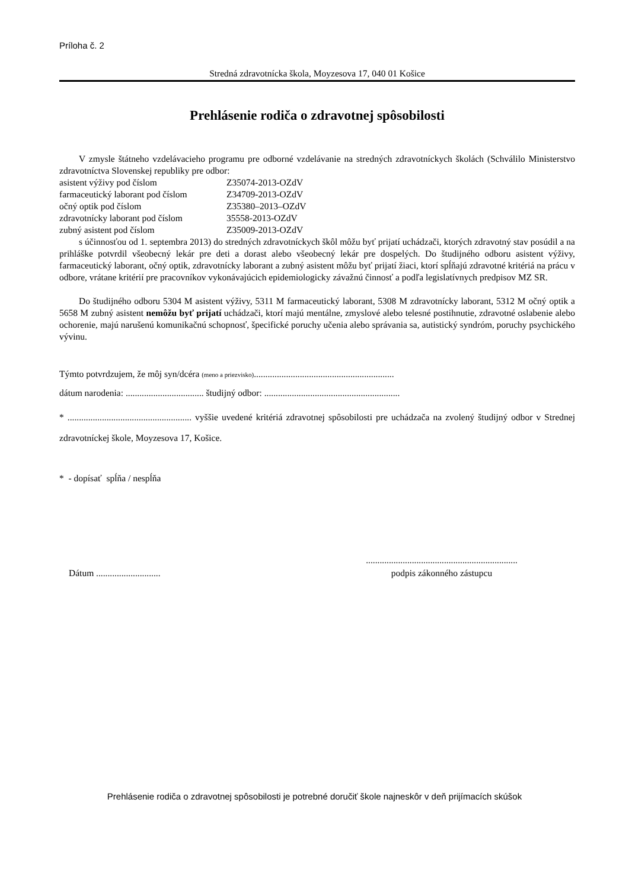Príloha č. 2
Stredná zdravotnícka škola, Moyzesova 17, 040 01 Košice
Prehlásenie rodiča o zdravotnej spôsobilosti
V zmysle štátneho vzdelávacieho programu pre odborné vzdelávanie na stredných zdravotníckych školách (Schválilo Ministerstvo zdravotníctva Slovenskej republiky pre odbor:
| asistent výživy pod číslom | Z35074-2013-OZdV |
| farmaceutický laborant pod číslom | Z34709-2013-OZdV |
| očný optik pod číslom | Z35380–2013–OZdV |
| zdravotnícky laborant pod číslom | 35558-2013-OZdV |
| zubný asistent pod číslom | Z35009-2013-OZdV |
s účinnosťou od 1. septembra 2013) do stredných zdravotníckych škôl môžu byť prijatí uchádzači, ktorých zdravotný stav posúdil a na prihláške potvrdil všeobecný lekár pre deti a dorast alebo všeobecný lekár pre dospelých. Do študijného odboru asistent výživy, farmaceutický laborant, očný optik, zdravotnícky laborant a zubný asistent môžu byť prijatí žiaci, ktorí spĺňajú zdravotné kritériá na prácu v odbore, vrátane kritérií pre pracovníkov vykonávajúcich epidemiologicky závažnú činnosť a podľa legislatívnych predpisov MZ SR.
Do študijného odboru 5304 M asistent výživy, 5311 M farmaceutický laborant, 5308 M zdravotnícky laborant, 5312 M očný optik a 5658 M zubný asistent nemôžu byť prijatí uchádzači, ktorí majú mentálne, zmyslové alebo telesné postihnutie, zdravotné oslabenie alebo ochorenie, majú narušenú komunikačnú schopnosť, špecifické poruchy učenia alebo správania sa, autistický syndróm, poruchy psychického vývinu.
Týmto potvrdzujem, že môj syn/dcéra (meno a priezvisko).............................................................
dátum narodenia: .................................. študijný odbor: ...........................................................
* ...................................................... vyššie uvedené kritériá zdravotnej spôsobilosti pre uchádzača na zvolený študijný odbor v Strednej zdravotníckej škole, Moyzesova 17, Košice.
* - dopísať spĺňa / nespĺňa
Dátum ............................
..................................................................
podpis zákonného zástupcu
Prehlásenie rodiča o zdravotnej spôsobilosti je potrebné doručiť škole najneskôr v deň prijímacích skúšok